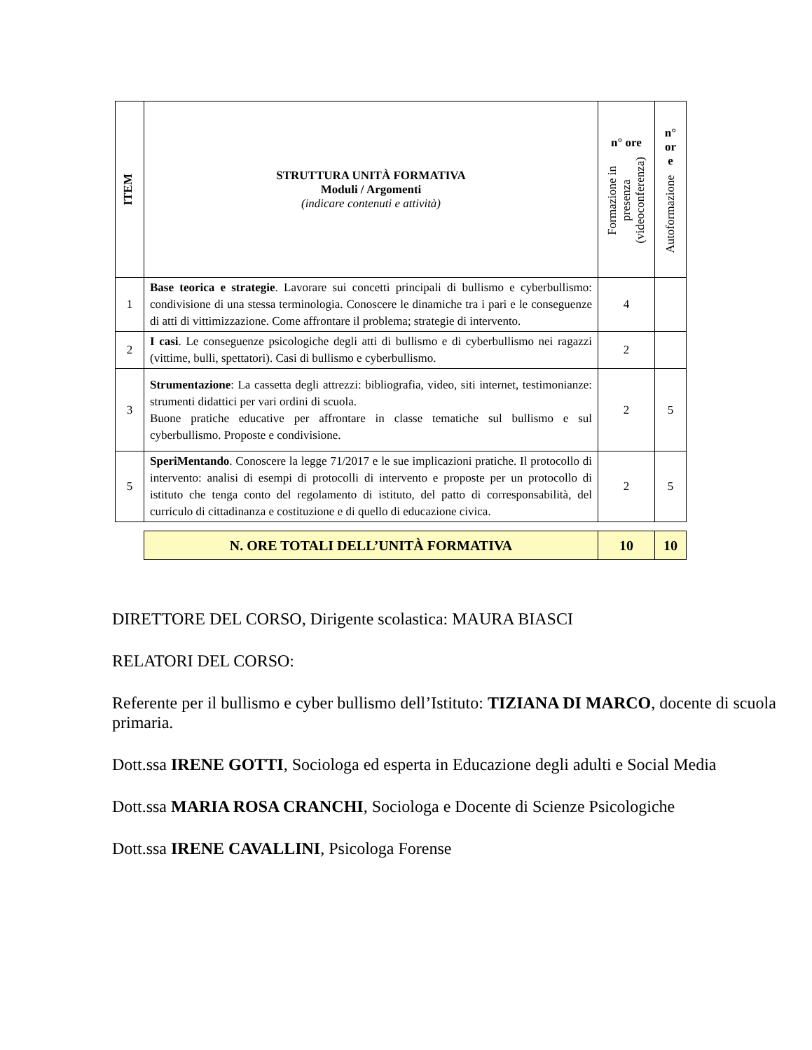| ITEM | STRUTTURA UNITÀ FORMATIVA Moduli / Argomenti (indicare contenuti e attività) | n° ore Formazione in presenza (videoconferenza) | n° or e Autoformazione |
| --- | --- | --- | --- |
| 1 | Base teorica e strategie . Lavorare sui concetti principali di bullismo e cyberbullismo: condivisione di una stessa terminologia. Conoscere le dinamiche tra i pari e le conseguenze di atti di vittimizzazione. Come affrontare il problema; strategie di intervento. | 4 | |
| 2 | I casi . Le conseguenze psicologiche degli atti di bullismo e di cyberbullismo nei ragazzi (vittime, bulli, spettatori). Casi di bullismo e cyberbullismo. | 2 | |
| 3 | Strumentazione : La cassetta degli attrezzi: bibliografia, video, siti internet, testimonianze: strumenti didattici per vari ordini di scuola. Buone pratiche educative per affrontare in classe tematiche sul bullismo e sul cyberbullismo. Proposte e condivisione. | 2 | 5 |
| 5 | SperiMentando . Conoscere la legge 71/2017 e le sue implicazioni pratiche. Il protocollo di intervento: analisi di esempi di protocolli di intervento e proposte per un protocollo di istituto che tenga conto del regolamento di istituto, del patto di corresponsabilità, del curriculo di cittadinanza e costituzione e di quello di educazione civica. | 2 | 5 |
| N. ORE TOTALI DELL’UNITÀ FORMATIVA | 10 | 10 |
DIRETTORE DEL CORSO, Dirigente scolastica: MAURA BIASCI
RELATORI DEL CORSO:
Referente per il bullismo e cyber bullismo dell’Istituto: TIZIANA DI MARCO, docente di scuola primaria.
Dott.ssa IRENE GOTTI, Sociologa ed esperta in Educazione degli adulti e Social Media
Dott.ssa MARIA ROSA CRANCHI, Sociologa e Docente di Scienze Psicologiche
Dott.ssa IRENE CAVALLINI, Psicologa Forense